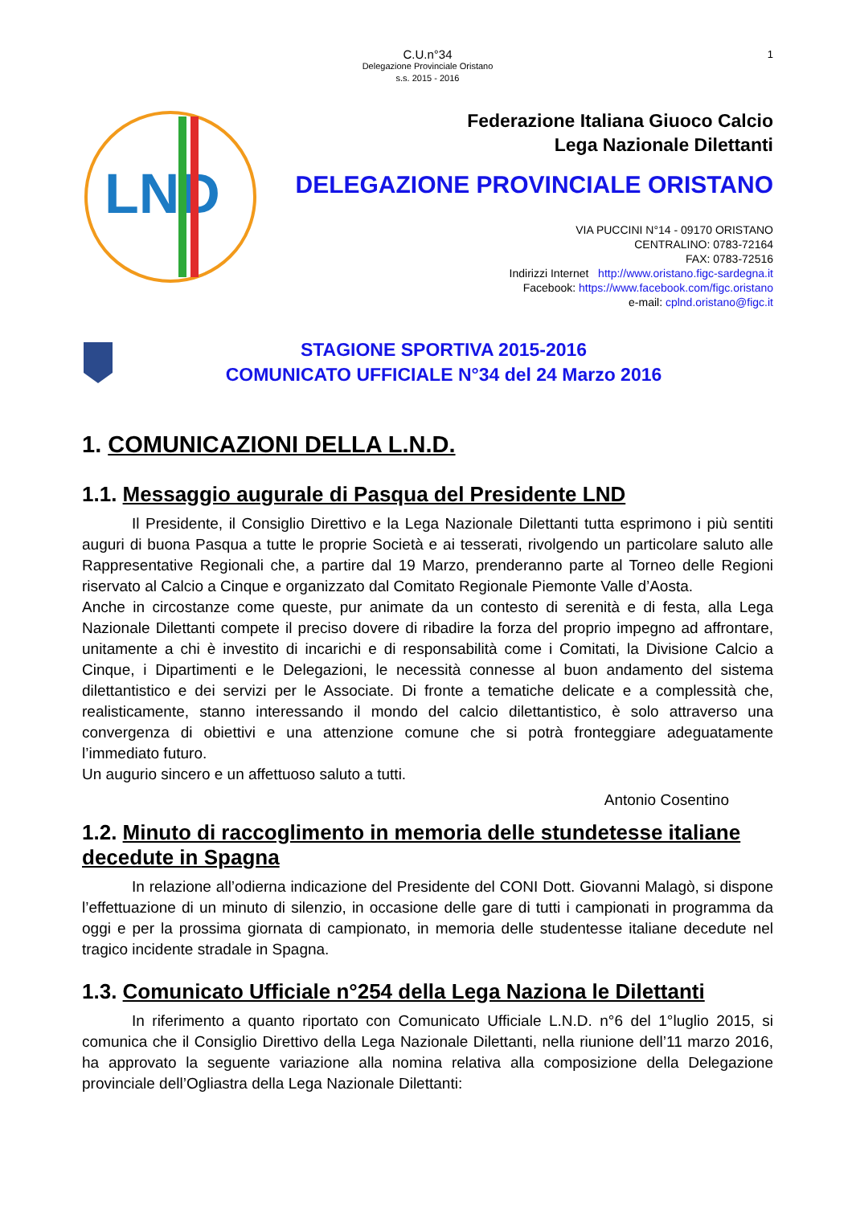C.U.n°34
Delegazione Provinciale Oristano
s.s. 2015 - 2016
1
LND
Federazione Italiana Giuoco Calcio
Lega Nazionale Dilettanti
DELEGAZIONE PROVINCIALE ORISTANO
VIA PUCCINI N°14 - 09170 ORISTANO
CENTRALINO: 0783-72164
FAX: 0783-72516
Indirizzi Internet http://www.oristano.figc-sardegna.it
Facebook: https://www.facebook.com/figc.oristano
e-mail: cplnd.oristano@figc.it
STAGIONE SPORTIVA 2015-2016
COMUNICATO UFFICIALE N°34 del 24 Marzo 2016
1. COMUNICAZIONI DELLA L.N.D.
1.1. Messaggio augurale di Pasqua del Presidente LND
Il Presidente, il Consiglio Direttivo e la Lega Nazionale Dilettanti tutta esprimono i più sentiti auguri di buona Pasqua a tutte le proprie Società e ai tesserati, rivolgendo un particolare saluto alle Rappresentative Regionali che, a partire dal 19 Marzo, prenderanno parte al Torneo delle Regioni riservato al Calcio a Cinque e organizzato dal Comitato Regionale Piemonte Valle d’Aosta.
Anche in circostanze come queste, pur animate da un contesto di serenità e di festa, alla Lega Nazionale Dilettanti compete il preciso dovere di ribadire la forza del proprio impegno ad affrontare, unitamente a chi è investito di incarichi e di responsabilità come i Comitati, la Divisione Calcio a Cinque, i Dipartimenti e le Delegazioni, le necessità connesse al buon andamento del sistema dilettantistico e dei servizi per le Associate. Di fronte a tematiche delicate e a complessità che, realisticamente, stanno interessando il mondo del calcio dilettantistico, è solo attraverso una convergenza di obiettivi e una attenzione comune che si potrà fronteggiare adeguatamente l’immediato futuro.
Un augurio sincero e un affettuoso saluto a tutti.
Antonio Cosentino
1.2. Minuto di raccoglimento in memoria delle stundetesse italiane decedute in Spagna
In relazione all’odierna indicazione del Presidente del CONI Dott. Giovanni Malagò, si dispone l’effettuazione di un minuto di silenzio, in occasione delle gare di tutti i campionati in programma da oggi e per la prossima giornata di campionato, in memoria delle studentesse italiane decedute nel tragico incidente stradale in Spagna.
1.3. Comunicato Ufficiale n°254 della Lega Naziona le Dilettanti
In riferimento a quanto riportato con Comunicato Ufficiale L.N.D. n°6 del 1°luglio 2015, si comunica che il Consiglio Direttivo della Lega Nazionale Dilettanti, nella riunione dell’11 marzo 2016, ha approvato la seguente variazione alla nomina relativa alla composizione della Delegazione provinciale dell’Ogliastra della Lega Nazionale Dilettanti: